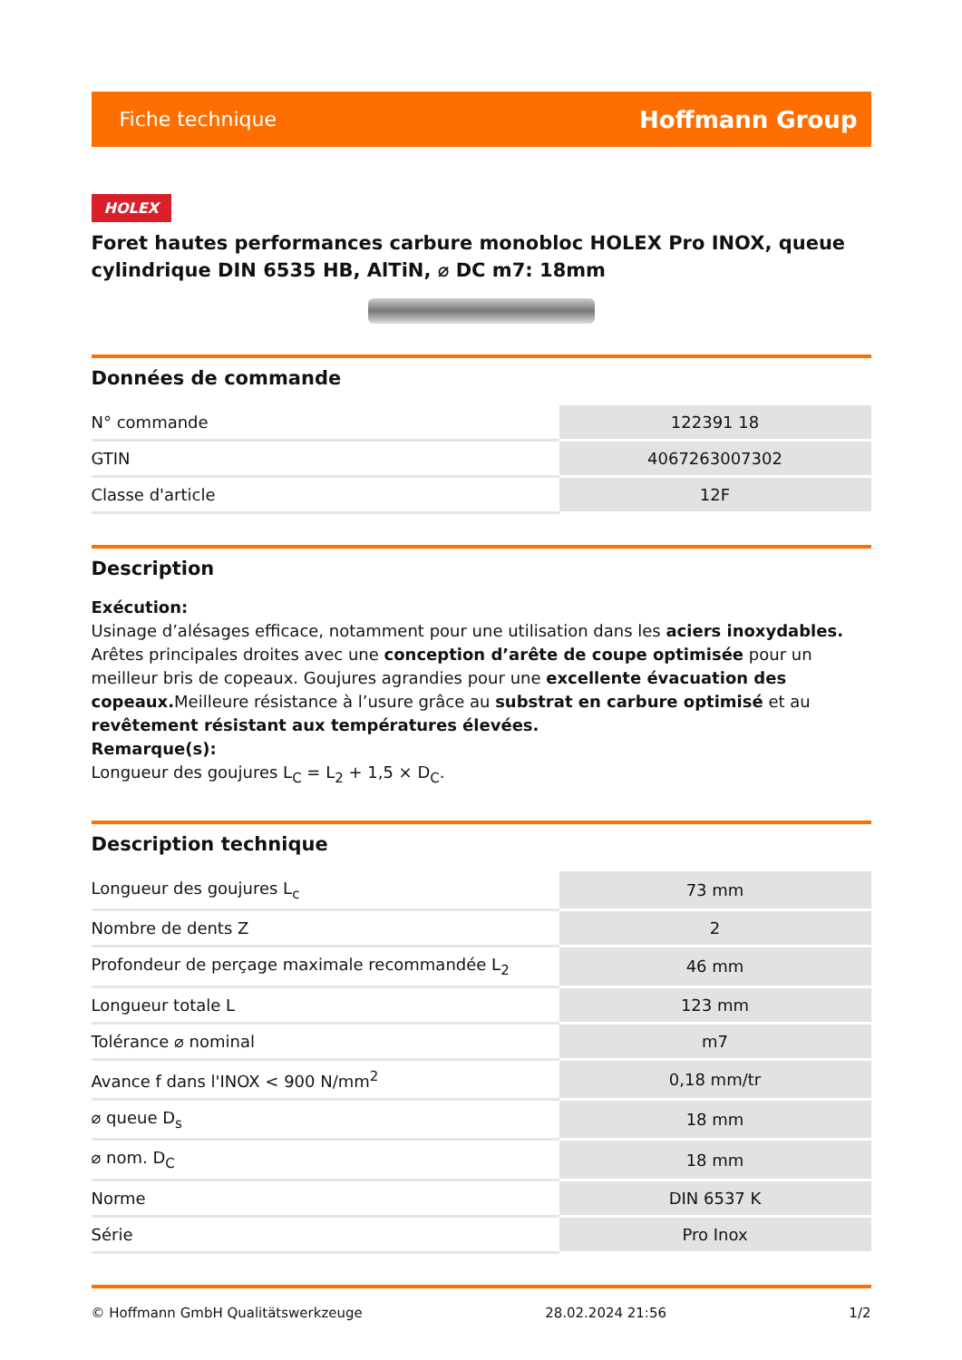Fiche technique Hoffmann Group
HOLEX
Foret hautes performances carbure monobloc HOLEX Pro INOX, queue cylindrique DIN 6535 HB, AlTiN, ⌀ DC m7: 18mm
Données de commande
| N° commande | 122391 18 |
| GTIN | 4067263007302 |
| Classe d'article | 12F |
Description
Exécution:
Usinage d’alésages efficace, notamment pour une utilisation dans les aciers inoxydables. Arêtes principales droites avec une conception d’arête de coupe optimisée pour un meilleur bris de copeaux. Goujures agrandies pour une excellente évacuation des copeaux. Meilleure résistance à l’usure grâce au substrat en carbure optimisé et au revêtement résistant aux températures élevées.
Remarque(s):
Longueur des goujures L<sub>C</sub> = L<sub>2</sub> + 1,5 × D<sub>C</sub>.
Description technique
| Longueur des goujures L<sub>c</sub> | 73 mm |
| Nombre de dents Z | 2 |
| Profondeur de perçage maximale recommandée L<sub>2</sub> | 46 mm |
| Longueur totale L | 123 mm |
| Tolérance ⌀ nominal | m7 |
| Avance f dans l'INOX < 900 N/mm<sup>2</sup> | 0,18 mm/tr |
| ⌀ queue D<sub>s</sub> | 18 mm |
| ⌀ nom. D<sub>C</sub> | 18 mm |
| Norme | DIN 6537 K |
| Série | Pro Inox |
© Hoffmann GmbH Qualitätswerkzeuge 28.02.2024 21:56 1/2